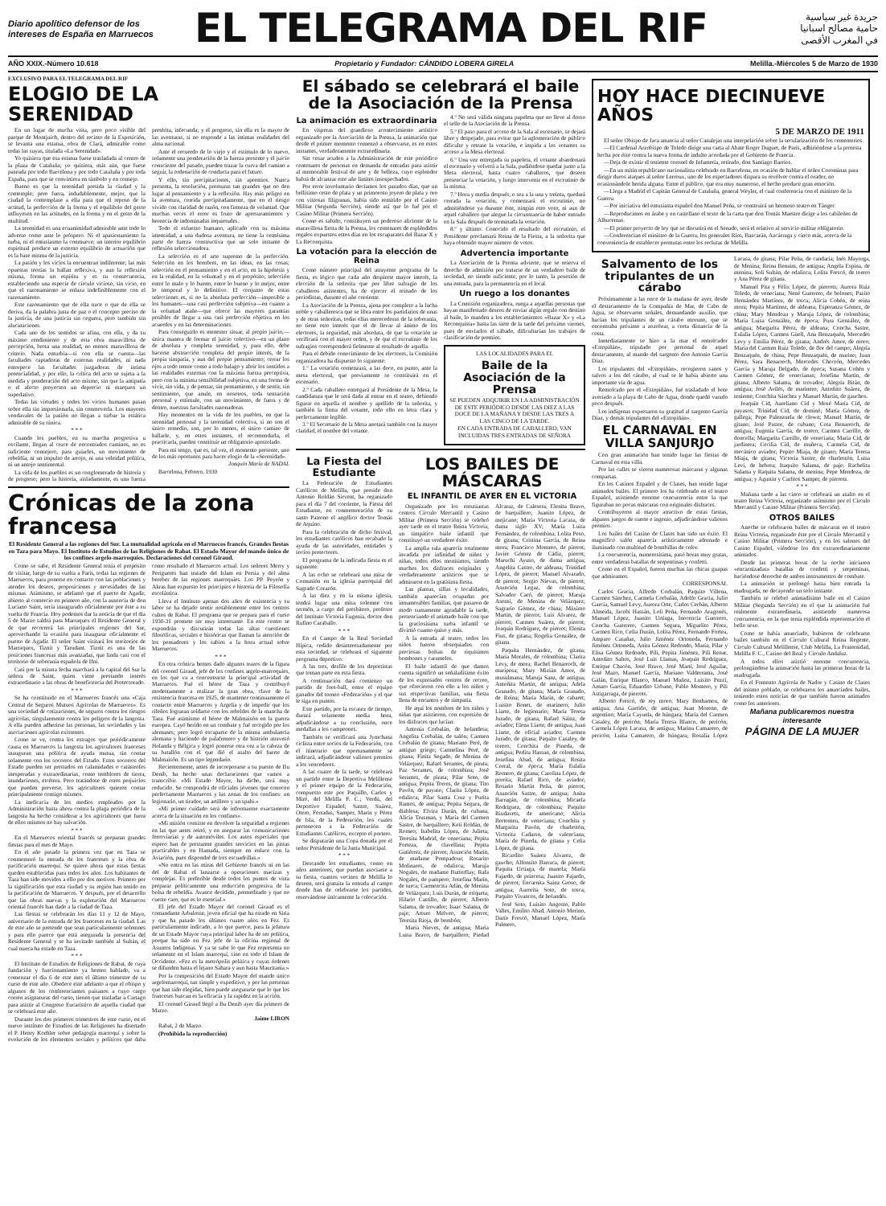Diario apolítico defensor de los intereses de España en Marruecos
EL TELEGRAMA DEL RIF
جريدة غير سياسية
حامية مصالح اسبانيا
في المغرب الأقصى
AÑO XXIX.-Número 10.618 Propietario y Fundador: CÁNDIDO LOBERA GIRELA Melilla.-Miércoles 5 de Marzo de 1930
EXCLUSIVO PARA EL TELEGRAMA DEL RIF
ELOGIO DE LA SERENIDAD
En un lugar de mucha vista, pero poco visible del parque de Montjuich, dentro del recinto de la Exposición, se levanta una estatua, obra de Clará, admirable como todas las suyas, titulada «La Serenidad».
Yo quisiera que esa estatua fuese trasladada al centro de la plaza de Cataluña; yo quisiera, más aún, que fuese paseada por todo Barcelona y por todo Cataluña y por toda España, para que se convirtiera en símbolo y en consejo.
Bueno es que la serenidad presida la ciudad y la contemple; pero fuera, indudablemente, mejor, que la ciudad la contemplase a ella para que el reposo de la actitud, la perfección de la forma y el equilibrio del gesto influyesen en las actitudes, en la forma y en el gesto de la multitud.
La serenidad es una ecuanimidad admirable ante todo lo adverso como ante lo próspero. Ni el apasionamiento la turba, ni el entusiasmo la conmueve; un interior equilibrio espiritual produce un externo equilibrio de actuación que es la base misma de la justicia.
La pasión y los vicios la encuentran indiferente; las más opuestas teorías la hallan reflexiva, y aun la reflexión misma, forma un espíritu y es su consecuencia, estableciendo una especie de círculo vicioso, sin vicio, en que el razonamiento se enlaza indefiniblemente con el razonamiento.
Este razonamiento que de ella nace o que de ella se deriva, da la palabra justa de paz o el concepto preciso de la justicia, de una justicia sin ceguera, pero también sin alucinaciones.
Cada uno de los sentidos se afina, con ella, y da su máximo rendimiento y de esta obra maravillosa de percepción, brota una realidad, no menos maravillosa de criterio. Nada enturbia—si con ella se cuenta—las facultades captadoras de externas realidades, ni nada entorpece las facultades juzgadoras de íntima potencialidad, y por ello, la crítica del acto se sujeta a la medida y ponderación del acto mismo, sin que la antipatía o el afecto proyecten un deprecio ni marquen un superlativo.
Todas las virtudes y todos los vicios humanos pasan sobre ella sin impresionarla, sin conmoverla. Los mayores vendavales de la pasión no llegan a turbar la estática admirable de su túnica.
* * *
Cuando los pueblos, en su marcha progresiva u oscilante, llegan al cruce de encontrados caminos, no es suficiente consejero, para guiarles, un movimiento de rebeldía, ni un impulso de arrojo, ni una veleidad política, ni un antojo sentimental.
La vida de los pueblos es un conglomerado de historia y de progreso; pero la historia, aisladamente, es una fuerza pretérita, infecunda; y el progreso, sin ella es la mayor de las aventuras, si no responde a las íntimas realidades del alma nacional.
Ante el recuerdo de lo viejo y el estímulo de lo nuevo, solamente una ponderación de la fuerza presente y el juicio consciente del pasado, pueden trazar la curva del camino a seguir, la ordenación de conducta para el futuro.
Y ello, sin precipitaciones, sin apremios. Nunca presenta, la resolución, premuras tan grandes que no den lugar al pensamiento y a la reflexión. Hay más peligro en la aventura, corrida precipitadamente, que en el riesgo vivido con claridad de razón, con firmeza de voluntad. Que muchas veces el error es fruto de apresuramientos y herencia de indominadas inquietudes.
Todo el esfuerzo humano, aplicado con su máxima intensidad, a una dudosa aventura, no tiene la centésima parte de fuerza constructiva que un solo instante de reflexión seleccionadora.
La selección es el arte supremo de la perfección. Selección en los hombres, en las ideas, en las cosas; selección en el pensamiento y en el acto, en la hipótesis y en la realidad, en la voluntad y en el propósito; selección entre lo malo y lo bueno, entre lo bueno y lo mejor, entre lo temporal y lo definitivo. El conjunto de estas selecciones es, si no la absoluta perfección—imposible a los humanos—una casi perfección subjetiva—en cuanto a la voluntad atañe—que ofrece las mayores garantías posibles de llegar a una casi perfección objetiva en los acuerdos y en las determinaciones.
Para conseguirlo es menester situar, al propio juicio,—única manera de formar el juicio colectivo—en un plano de absoluta y completa serenidad, y, para ello, debe hacerse abstracción completa del propio interés, de la propia simpatía, y aun del propio pensamiento; cerrar los ojos a todo temor como a todo halago y abrir los sentidos a las realidades externas con la máxima fuerza perceptiva, pero con la mínima sensibilidad subjetiva, en una forma de vivir, sin vida, y de pensar, sin pensamiento, y de sentir, sin sentimiento, que anule, en nosotros, toda sensación personal y estimule, con un movimiento, de fuera y de dentro, nuestras facultades razonadoras.
Hay momentos en la vida de los pueblos, en que la serenidad personal y la serenidad colectiva, si no son el único remedio, son, por lo menos, el único camino de hallarle, y, en estos instantes, el recomendarla, el practicarla, pueden constituir un obligatorio apostolado.
Para mí tengo, que es, tal vez, el momento presente, uno de los más oportunos para hacer elogio de la «Serenidad».
Joaquín María de NADAL
Barcelona, Febrero, 1930
Crónicas de la zona francesa
El Residente General a las regiones del Sur. La mutualidad agrícola en el Marruecos francés. Grandes fiestas en Taza para Mayo. El Instituto de Estudios de las Religiones de Rabat. El Estado Mayor del mando único de los confines argelo-marroquíes. Declaraciones del coronel Giraud.
Como se sabe, el Residente General tenía el propósito de visitar, luego de su vuelta a París, todas las regiones de Marruecos, para ponerse en contacto con las poblaciones y atender los deseos, proposiciones y necesidades de las mismas. Asimismo, se adelantó que el puerto de Agadir, abierto al comercio en primero año, con la ausencia de don Luciano Saint, sería inaugurado oficialmente por éste a su vuelta de Francia. Hoy podemos dar la noticia de que el día 5 de Marzo saldrá para Marraquex el Residente General y de que recorrerá las principales regiones del Sur, aprovechando la ocasión para inaugurar oficialmente el puerto de Agadir. El señor Saint visitará los territorios de Marraquex, Tiznit y Tarudant. Tiznit es una de las posiciones francesas más avanzadas, que linda casi con el territorio de soberanía española de Ifni.
Casi por la misma fecha marchará a la capital del Sur la señora de Saint, quien viene prestando interés extraordinario a las obras de beneficencia del Protectorado.
* * *
Se ha constituido en el Marruecos francés una «Caja Central de Seguros Mutuos Agrícolas de Marruecos». Es una sociedad de cotizaciones, de seguros contra los riesgos agrícolas, singularmente contra los peligros de la langosta. A ella pueden adherirse las personas, las sociedades y las asociaciones agrícolas existentes.
Como se ve, contra los estragos que periódicamente causa en Marruecos la langosta los agricultores franceses inauguran una política de ayuda mutua, sin contar solamente con los socorros del Estado. Estos socorros del Estado pueden ser prestados en calamidades o catástrofes inesperadas y extraordinarias, como temblores de tierra, inundaciones, etcétera. Pero tratándose de otros perjuicios que pueden preverse, los agricultores quieren contar principalmente consigo mismos.
La ineficacia de los medios empleados por la Administración hasta ahora contra la plaga periódica de la langosta ha hecho considerar a los agricultores que fuera de ellos mismos no hay salvación.
* * *
En el Marruecos oriental francés se preparan grandes fiestas para el mes de Mayo.
En el año pasado la primera vez que en Taza se conmemoró la entrada de los franceses y la obra de pacificación marroquí. Se quiere ahora que estas fiestas queden establecidas para todos los años. Los habitantes de Taza han sido movidos a ello por dos motivos. Primero por la significación que esta ciudad y su región han tenido en la pacificación de Marruecos. Y después, por el desarrollo que las obras nuevas y la explotación del Marruecos oriental francés han dado a la ciudad de Taza.
Las fiestas se celebrarán los días 11 y 12 de Mayo, aniversario de la entrada de los franceses en la ciudad. Las de este año se pretende que sean particularmente solemnes y para ello parece que está asegurada la presencia del Residente General y se ha invitado también al Sultán, el cual nunca ha estado en Taza.
* * *
El Instituto de Estudios de Religiones de Rabat, de cuya fundación y funcionamiento ya hemos hablado, va a comenzar el día 6 de este mes el último trimestre de su curso de este año. Obedece este adelanto a que el obispo y algunos de los conferenciantes paisanos a cuyo cargo corren asignaturas del curso, tienen que trasladar a Cartago para asistir al Congreso Eucarístico de aquella ciudad que se celebrará este año.
Durante los dos primeros trimestres de este curso, en el nuevo instituto de Estudios de las Religiones ha disertado el P. Henry Koehler sobre pedagogía marroquí y sobre la evolución de los elementos sociales y políticos que daba como resultado el Marruecos actual. Los señores Merry y Perigueres han tratado del Islam en Persia y del alma bereber de las regiones marroquíes. Los PP. Peyrón y Akras han expuesto los principios e historia de la Filosofía escolástica.
Lleva el Instituto apenas dos años de existencia y su labor se ha dejado sentir notablemente entre los centros cultos de Rabat. El programa que se prepara para el curso 1930-31 promete ser muy interesante. En este centro se expondrán y discutirán todas las altas cuestiones filosóficas, sociales e históricas que llaman la atención de los pensadores y los sabios a la hora actual sobre Marruecos.
* * *
En otra crónica hemos dado algunos trazos de la figura del coronel Giraud, jefe de los confines argelo-marroquíes, en los que va a concentrarse la principal actividad de Marruecos. Fué el héroe de Taza y contribuyó modestamente a realizar la gran obra, clave de la resistencia francesa en 1925, de mantener continuamente el contacto entre Marruecos y Argelia y de impedir que los rifeños lograran soldarse con los rebeldes de la mancha de Taza. Fué asimismo el héroe de Malmaisón en la guerra europea. Cayó herido en un combate y fué recogido por los alemanes; pero logró escaparse de la misma ambulancia alemana y haciendo de palafrenero y de histrión atravesó Holanda y Bélgica y logró ponerse otra vez a la cabeza de su batallón con el que dió el asalto del fuerte de Malmaisón. Es un tipo legendario.
Recientemente, antes de incorporarse a su puesto de Bu Denib, ha hecho unas declaraciones que vamos a transcribir. «Mi Estado Mayor, ha dicho, será muy reducido. Se compondrá de oficiales jóvenes que conocen perfectamente Marruecos y las zonas de los confines: un legionario, un tirador, un artillero y un spahi.»
«Mi primer cuidado será de informarme exactamente acerca de la situación en los confines».
«Mi misión consiste en devolver la seguridad a regiones en las que antes reinó, y en asegurar las comunicaciones ferroviarias y de automóviles. Los autos especiales que espero han de prestarme grandes servicios en las pistas practicables y en Hamada, siempre en enlace con la Aviación, pues dispondré de tres escuadrillas.»
«No entra en las miras del Gobierno francés ni en las del de Rabat el lanzarse a operaciones macizas y complejas. Es preferible desde todos los puntos de vista preparar políticamente una reducción progresiva de la bolsa de rebeldía. Avance decidido, premeditado y que no cueste caro, que es lo esencial.»
El jefe del Estado Mayor del coronel Giraud es el comandante Arbalosse, joven oficial que ha estado en Siria y que ha pasado los últimos cuatro años en Fez. Es particularmente indicado, a lo que parece, para la jefatura de un Estado Mayor cuya principal labor ha de ser política, porque ha sido en Fez jefe de la oficina regional de Asuntos Indígenas. Y ya se sabe lo que Fez representa no solamente en el Islam marroquí, sino en todo el Islam de Occidente. «Fez es la metrópolis política y cuyas órdenes se difunden hasta el lejano Sahara y aun hasta Mauritania.»
Por la composición del Estado Mayor del mando único argelomarroquí, tan simple y expeditivo, y por las personas que han sido elegidas, bien puede asegurarse que lo que los franceses buscan es la eficacia y la rapidez en la acción.
El coronel Giraud llegó a Bu Denib ayer día primero de Marzo.
Jaime LIRON
Rabat, 2 de Marzo.
(Prohibida la reproducción)
El sábado se celebrará el baile de la Asociación de la Prensa
La animación es extraordinaria
En vísperas del grandioso acontecimiento artístico organizado por la Asociación de la Prensa, la animación que desde el primer momento comenzó a observarse, es en estos instantes, verdaderamente extraordinaria.
Sin cesar acuden a la Administración de este periódico centenares de personas en demanda de entradas para asistir al memorable festival de arte y de belleza, cuyo esplendor habrá de alcanzar este año límites insospechados.
Por error involuntario decíamos los pasados días, que un bellísimo cesto de plata y un primoroso joyero de plata y oro con vistosas filigranas, había sido remitido por el Casino Militar (Segunda Sección), siendo así que lo fué por el Casino Militar (Primera Sección).
Como es sabido, constituyen un poderoso aliciente de la maravillosa fiesta de la Prensa, los centenares de espléndidos regalos expuestos estos días en los escaparates del Bazar X y La Reconquista.
La votación para la elección de Reina
Como número principal del atrayente programa de la fiesta, es lógico que cada año despierte mayor interés, la elección de la señorita que por libre sufragio de los caballeros asistentes, ha de ejercer el reinado de los periodistas, durante el año corriente.
La Asociación de la Prensa, ajena por completo a la lucha noble y caballeresca que se libra entre los partidarios de unas y de otras señoritas, todas ellas merecedoras de la soberanía, no tiene otro interés que el de llevar al ánimo de los electores, la seguridad, más absoluta, de que la votación se verificará con el mayor orden, y de que el escrutinio de los sufragios corresponderá fielmente al resultado de aquella.
Para el debido conocimiento de los electores, la Comisión organizadora ha dispuesto lo siguiente:
1.º La votación comenzará, a las doce, en punto, ante la mesa electoral, que previamente se constituirá en el escenario.
2.º Cada caballero entregará al Presidente de la Mesa, la candidatura que le será dada al entrar en el teatro, debiendo figurar en aquella el nombre y apellido de la señorita, y también la firma del votante, todo ello en letra clara y perfectamente legible.
3.º El Secretario de la Mesa anotará también con la mayor claridad, el nombre del votante.
4.º No será válida ninguna papeleta que no lleve al dorso el sello de la Asociación de la Prensa.
5.º El paso para el acceso de la Sala al escenario, se dejará libre y despejado, para evitar que la aglomeración de público dificulte y retrase la votación, e impida a los votantes su acceso a la Mesa electoral.
6.º Una vez entregada su papeleta, el votante abandonará el escenario y volverá a la Sala, pudiéndose quedar junto a la Mesa electoral, hasta cuatro caballeros, que deseen presenciar la votación, y luego intervenir en el escrutinio de la misma.
7.º Hora y media después; o sea a la una y treinta, quedará cerrada la votación, y comenzará el escrutinio, no admitiéndose ya durante éste, ningún otro voto, ni aun de aquel caballero que alegue la circunstancia de haber entrado en la Sala después de terminada la votación.
8.º y último: Conocido el resultado del escrutinio, el Presidente proclamará Reina de la Fiesta, a la señorita que haya obtenido mayor número de votos.
Advertencia importante
La Asociación de la Prensa advierte, que se reserva el derecho de admisión por tratarse de un verdadero baile de sociedad, no siendo suficiente, por lo tanto, la posesión de una entrada, para la permanencia en el local.
Un ruego a los donantes
La Comisión organizadora, ruega a aquellas personas que hayan manifestado deseos de enviar algún regalo con destino al baile, lo manden a los establecimientos «Bazar X» y «La Reconquista» hasta las siete de la tarde del próximo viernes, pues de enviarlos el sábado, dificultarían los trabajos de clasificación de premios.
LAS LOCALIDADES PARA EL
Baile de la Asociación de la Prensa
SE PUEDEN ADQUIRIR EN LA ADMINISTRACIÓN DE ESTE PERIÓDICO DESDE LAS DIEZ A LAS DOCE DE LA MAÑANA Y DESDE LAS TRES A LAS CINCO DE LA TARDE.
EN CADA ENTRADA DE CABALLERO, VAN INCLUIDAS TRES ENTRADAS DE SEÑORA
La Fiesta del Estudiante
La Federación de Estudiantes Católicos de Melilla, que preside don Antonio Roldán Sirvent, ha organizado para el día 7 del corriente, la Fiesta del Estudiante, en conmemoración de su santo Patrono el angélico doctor Tomás de Aquino.
Para la celebración de dicho festival, los estudiantes católicos han recabado la ayuda de las autoridades, entidades y socios protectores.
El programa de la indicada fiesta es el siguiente:
A las ocho se celebrará una misa de Comunión en la iglesia parroquial del Sagrado Corazón.
A las diez y en la misma iglesia, tendrá lugar una misa solemne con sermón, a cargo del presbítero, profesor del Instituto Victoria Eugenia, doctor don Rufino Caraballo.
* * *
En el Campo de la Real Sociedad Hípica, cedido desinteresadamente por esta sociedad, se celebrará el siguiente programa deportivo:
A las tres, desfile de los deportistas que toman parte en esta fiesta.
A continuación dará comienzo un partido de foot-ball, entre el equipo ganador del torneo «Federación» y el que le siga en puntos.
Este partido, por la escasez de tiempo, durará solamente media hora, adjudicándose a su conclusión, once medallas a los campeones.
También se verificará una Jymchana ciclista entre socios de la Federación, con el itinerario que oportunamente se indicará, adjudicándose valiosos premios a los vencedores.
A las cuatro de la tarde, se celebrará un partido entre la Deportiva Melillense y el primer equipo de la Federación, compuesto este por Paquillo, Carlos y Miró, del Melilla F. C.; Verdú, del Deportivo Español; Sastre, Suárez, Otero, Ferradas, Samper, Marín y Pérez de Isla, de la Federación, los cuales pertenecen a la Federación de Estudiantes Católicos, excepto el portero.
Se disputarán una Copa donada por el señor Presidente de la Junta Municipal.
* * *
Descando los estudiantes, como en años anteriores, que puedan asociarse a su fiesta, cuantos vecinos de Melilla lo deseen, será gratuita la entrada al campo donde han de celebrarse los partidos, reservándose únicamente la colocación.
LOS BAILES DE MÁSCARAS
EL INFANTIL DE AYER EN EL VICTORIA
Organizado por los entusiastas centros Círculo Mercantil y Casino Militar (Primera Sección) se celebró ayer tarde en el teatro Reina Victoria, un simpático baile infantil que constituyó un verdadero éxito.
La amplia sala aparecía totalmente invadida por infinidad de niños y niñas, todos ellos monísimos, siendo muchos los disfraces originales y verdaderamente artísticos que se admiraron en la gratísima fiesta.
Las plateas, sillas y localidades, también aparecían ocupadas por innumerables familias, que pasaron de modo sumamente agradable la tarde, presenciando el animado baile con que la graciosísima turba infantil se divirtió cuanto quiso y más.
A la entrada al teatro, todos los niños fueron obsequiados con preciosas bolsas de riquísimos bombones y caramelos.
El baile infantil de que damos cuenta significó un señaladísimo éxito de los expresados centros de recreo, que ofrecieron con ello a los niños y sus respectivas familias, una fiesta llena de encantos y de simpatía.
He aquí los nombres de los niños y niñas que asistieron, con expresión de los disfraces que lucían:
Antonia Corbalán, de holandesa; Angelita Corbalán, de salón; Carmen Corbalán de gitana; Mariano Peré, de antiguo griego; Carmelina Peré, de gitana; Finita Segado, de Menina de Velázquez; Rafael Serantes, de pirata; Paz Serantes, de colombina; José Serantes, de pirata; Pilar Soto, de antigua; Pepita Torres, de gitana; Tito Pavón, de payaso; Clarita López, de odalisca; Pilar Santa Cruz y Purita Ramos, de antigua; Pepita Segura, de diablesa; Elvira Durán, de cubana; Alicia Trusman, y María del Carmen Sastre, de barquillero; Keti Roldán, de Romeo; Isabelita López, de Julieta; Teresita Madrid, de veneciana; Pepita Forteza, de clavellina; Pepita Gutiérrez, de pierrot; Asunción Marín, de madame Pompadour; Rosarito Molinares, de odalisca; Maruja Nogales, de madame Butterflay; Rafa Nogales, de pampero; Josefina Marín, de turca; Carmencita Adán, de Menina de Velázquez; Luis Durán, de etiqueta; Hilario Castillo, de pierrot; Alberto Salama, de trovador; Isaac Salama, de paje; Arturo Melveo, de pierrot; Teresita Rioja, de bombón;
María Nieves, de antigua; María Luisa Bravo, de barquillero; Piedad Alcaraz, de Calesera; Elenita Bravo, de barquillero; Juanito López, de mejicano; María Victoria Lacasa, de dama siglo XV; María Luisa Fernández, de colombina; Lolita Peso, de gitana; Cristina García, de Reina mora; Francisco Montero, de pierrot; Javier Gómez de Cádiz, pierrot; Maruchi Ayuso, de dama antigua; Angelita Castro, de aldeana; Trinidad López, de pierrot; Manuel Alvarado, de pierrot; Sergio Nievas, de pierrot; Asunción Legaz, de colombina; Salvador Caró, de pierrot; Maruja Asensi, de Menina de Velázquez; Sagrario Gómez, de china; Máximo Martín, de pierrot; Luis Alvarez, de pierrot; Carmen Suárez, de pierrot; Joaquín Rodríguez, de pierrot; Elenita Fius, de gitana; Rogelia González, de gitana.
Paquita Hernández, de gitana; María Morales, de colombina; Clarita Levy, de mora; Rachel Benarroch, de mariposa; Mary Mizián Amor, de musulmana; Maruja Sanz, de antigua; Antoñita Martín, de antigua; Adela Granado, de gitana; María Granado, de Reina; María Marín, de cabaret; Luisito Bonet, de marinero; Julio Liarte, de legionario; María Teresa Jurado, de gitana; Rafael Sáinz, de aviador; Elena Liarte, de antigua; Juan Liarte, de oficial aviador; Carmen Jurado, de gitana; Paquito Casaley, de torero; Conchita de Pineda, de antigua; Perlita Hassan, de colombina; Josefina Abad, de antigua; Rosita Corral, de época; María Eulalia Romero, de gitana; Carolina López, de porrita; Rafael Rico, de aviador; Rosario Martín Peña, de pierrot; Asunción Sastre, de antigua; Anita Barragán, de colombina; Micaela Rodríguez, de colombina; Paquito Riudavets, de americano; Alicia Bertomeu, de veneciana; Conchita y Margarita Pavón, de charlestón; Victorita Cadarso, de valenciana; María de Pineda, de gitana y Celia López, de gitana.
Ricardito Suárez Alvarez, de gaucho; Alfonsito Barraca, de pierrot; Paquita Urtiaga, de manola; María Fajardo, de princesa; Juanito Fajardo, de pierrot; Encarnita Sainz Groso, de antigua; Aurorita Soto, de tosca; Paquito Vivancos, de holandés.
José Soto, Luisito Angosto, Pablo Valles, Emilito Abad, Antonio Merino, Darío Frescó, Manuel López, María Palmero,
HOY HACE DIECINUEVE AÑOS
5 DE MARZO DE 1911
El señor Obispo de Jaca anuncia al señor Canalejas una interpelación sobre la secularización de los cementerios.
—El Cardenal Arzobispo de Toledo dirige una carta al Abate Roger Duguet, de París, adhiriéndose a la protesta hecha por éste contra la nueva forma de indulto acordada por el Gobierno de Francia.
—Deja de existir el teniente coronel de Infantería, retirado, don Santiago Barrios.
—En un mitin republicano nacionalista celebrado en Barcelona, en ocasión de hablar el señor Corominas para dirigir duros ataques al señor Lerroux, uno de los espectadores dispara su revólver contra el orador, no ocasionándole herida alguna. Entre el público, que era muy numeroso, el hecho produce gran emoción.
—Llega a Madrid el Capitán General de Cataluña, general Weyler, el cual conferencia con el ministro de la Guerra.
—Por iniciativa del entusiasta español don Manuel Peña, se construirá un hermoso teatro en Tánger.
—Reproducimos en árabe y en castellano el texto de la carta que don Tomás Maestre dirige a los cabileños de Alhucemas.
—El primer proyecto de ley que se discutirá en el Senado, será el relativo al servicio militar obligatorio.
—Conferencian el ministro de la Guerra, los generales Ríos, Bascarán, Azcárraga y cinco más, acerca de la conveniencia de establecer permutas entre los reclutas de Melilla.
Salvamento de los tripulantes de un cárabo
Próximamente a las once de la mañana de ayer, desde el destacamento de la Compañía de Mar, de Cabo de Agua, se observaron señales, demandando auxilio, que hacían los tripulantes de un cárabo moruno, que se encontraba próximo a zozobrar, a corta distancia de la costa.
Inmediatamente se hizo a la mar el remolcador «Estopiñán», tripulado por personal de aquel destacamento, al mando del sargento don Antonio García Díaz.
Los tripulantes del «Estopiñán», recogieron sanos y salvos a los del cárabo, al cual se le había abierto una importante vía de agua.
Remolcado por el «Estopiñán», fué trasladado el bote averiado a la playa de Cabo de Agua, donde quedó varado poco después.
Los indígenas expresaron su gratitud al sargento García Díaz, y demás tripulantes del «Estopiñán».
EL CARNAVAL EN VILLA SANJURJO
Con gran animación han tenido lugar las fiestas de Carnaval en esta villa.
Por las calles se vieron numerosas máscaras y algunas comparsas.
En los Casinos Español y de Clases, han tenido lugar animados bailes. El primero los ha celebrado en el teatro Español, asistiendo enorme concurrencia entre la que figuraban no pocas máscaras con originales disfraces.
Contribuyeron al mayor atractivo de estas fiestas, algunos juegos de suerte e ingenio, adjudicándose valiosos premios.
Los bailes del Casino de Clases han sido un éxito. El magnífico salón aparecía artísticamente adornado e iluminado con multitud de bombillas de color.
La concurrencia, numerosísima, pasó horas muy gratas, entre verdaderas batallas de serpentinas y confetti.
Como en el Español, fueron muchas las chicas guapas que admiramos.
CORRESPONSAL
Carlos Gracia, Alfredo Corbalán, Paquito Villena, Carmen Sánchez, Carmela Corbalán, Adolfo Gracia, Julio García, Samuel Levy, Aurora Orte, Carlos Cerbán, Alberto Almeida, Jacobi Hassán, Loli Peña, Fernando Aragonés, Manuel López, Juanito Urtiaga, Inocencia Guerrero, Concha Guerrero, Carmen Segura, Miguelito Pérez, Carmen Rico, Celia Durán, Lolita Pérez, Fernando Fortea, Amparo Casañas, Julio Jiménez Ortoneda, Fernando Jiménez Ortoneda, Anita Gómez Redondo, María, Pilar y Elisa Gómez Redondo, Pili, Pepita Jiménez, Pili Renar, Antoñito Saltos, José Luis Llamas, Joaquín Rodríguez, Enrique Chacón, José Bravo, José Martí, José Aguilar, José Mazo, Manuel García, Mariano Valderrama, José Galán, Enrique Blanco, Manuel Muñoz, Luisito Pezzi, Amaro García, Eduardito Urbano, Pablo Montero, y Pili Astigarraga, de pierrots.
Alberto Frescó, de rey moro; Mary Benhamou, de antigua; Ana Garrido, de antigua; Juan Moreno, de argentino; María Cayuela, de húngara; María del Carmen Casaley, de pericón; María Teresa Blanco, de pericón; Carmela López Lacasa, de antigua; Marina Camarero, de pericón; Luisa Camarero, de húngara; Rosalía López Lacasa, de gitana; Pilar Peña, de candaria; Inés Mayorga, de Menina; Reina Benaim, de antigua; Angela Espina, de menina; Soli Sultán, de odalisca; Lolita Frescó, de torero y Ana Pérez de gitana.
Manuel Pita y Félix López, de pierrots; Aurora Ruiz Toledo, de veneciana; Nené Guerrero, de bolones; Pasito Hernández Martínez, de tosca; Alicia Cohén, de reina mora; Pepita Martínez, de aldeana; Esperanza Gómez, de china; Mary Mendoza y Maruja López, de colombina; María Luisa González, de época; Pura González, de antigua; Margarita Pérez, de aldeana; Concha Sastre, Eulalia López, Carmen Güell, Ana Benzaquén, Mercedes Levy y Emilia Pérez, de gitana; Andrés Amor, de moro; María del Carmen Ruiz Toledo, de flor del campo; Alegría Benzaquén, de china; Pepe Benzaquén, de marino; Juan Pérez, Sara Benarroch, Mercedes Chocrón, Mercedes García y Maruja Delgado, de época; Susana Cohén y Carmen Gómez, de venecianas; Josefina Martín, de gitana; Alberto Salama, de trovador; Alegría Bitán, de antigua; José Avilés, de marinero; Antoñito Suárez, de teniente; Conchita Sánchez y Manuel Martín, de gauchos.
Joaquín Cid, Aureliano Cid y Mosé María Cid, de payasos; Trinidad Cid, de dominó; María Gómez, de gallega; Pepe Palenzuela de clown; Manuel Martín, de gitano; José Pastor, de cubano; Cota Benarroch, de antigua; Eugenia García, de torero; Carmen Carrillo, de doncella; Margarita Carrillo, de veneciana; María Cid, de jardinera; Cecilia Cid, de muñeca; Carmela Cid, de mecánico aviador; Pepito Miaja, de gitano; María Teresa Miaja, de gitana; Victoria Sastre, de charlestón; Luisa Levi, de hebrea; Isaquito Salama, de paje; Rachelita Salama y Raquita Salama, de menina; Pepe Mendoza, de antigua; y Agustín y Carlitos Samper, de pierrots.
* * *
Mañana tarde a las cinco se celebrará un asalto en el teatro Reina Victoria, organizado asimismo por el Círculo Mercantil y Casino Militar (Primera Sección).
OTROS BAILES
Anoche se celebraron bailes de máscaras en el teatro Reina Victoria, organizado éste por el Círculo Mercantil y Casino Militar (Primera Sección), y en los salones del Casino Español, viéndose los dos extraordinariamente animados.
Desde las primeras horas de la noche iniciaron «encarnizadas» batallas de confetti y serpentinas, haciéndose derroche de ambos instrumentos de combate.
La animación se prolongó hasta bien entrada la madrugada, no decayendo un solo instante.
También se celebró animadísimo baile en el Casino Militar (Segunda Sección) en el que la animación fué realmente extraordinaria, asistiendo numerosa concurrencia, en la que tenía espléndida representación el bello sexo.
Como se había anunciado, hubieron de celebrarse bailes también en el Círculo Cultural Reina Regente, Círculo Cultural Melillense, Club Melilla, La Fraternidad, Melilla F. C., Casino del Real y Círculo Andaluz.
A todos ellos asistió enorme concurrencia, prolongándose la animación hasta las primeras horas de la madrugada.
En el Fomento Agrícola de Nador y Casino de Clases del mismo poblado, se celebraron los anunciados bailes, teniendo estos noticias de que también fueron animados como los anteriores.
Mañana publicaremos nuestra interesante
PÁGINA DE LA MUJER